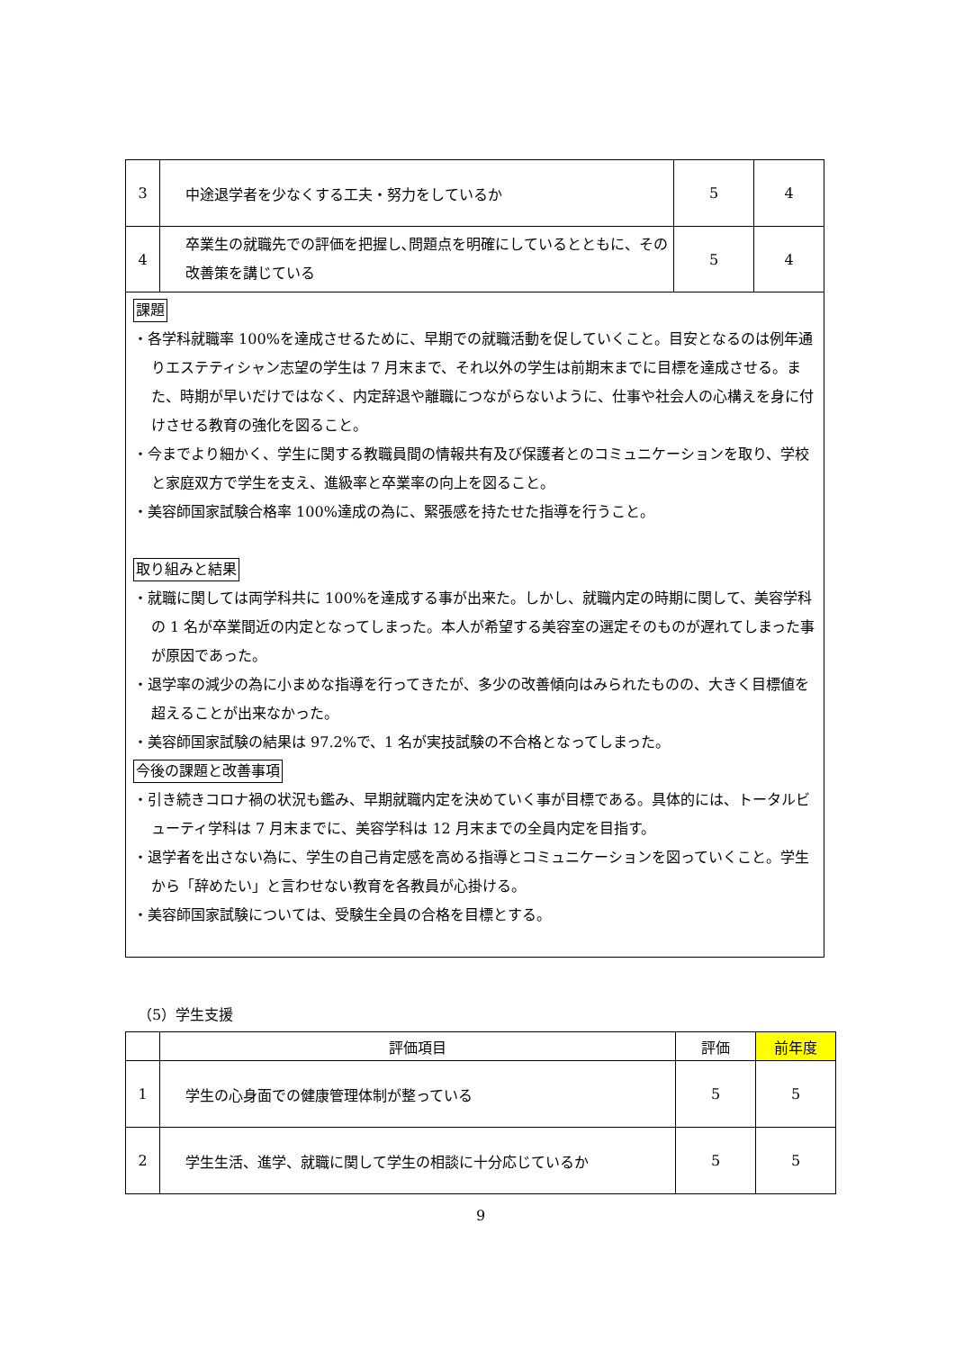| 3 | 中途退学者を少なくする工夫・努力をしているか | 5 | 4 |
| 4 | 卒業生の就職先での評価を把握し､問題点を明確にしているとともに、その改善策を講じている | 5 | 4 |
課題
・各学科就職率 100%を達成させるために、早期での就職活動を促していくこと。目安となるのは例年通りエステティシャン志望の学生は 7 月末まで、それ以外の学生は前期末までに目標を達成させる。また、時期が早いだけではなく、内定辞退や離職につながらないように、仕事や社会人の心構えを身に付けさせる教育の強化を図ること。
・今までより細かく、学生に関する教職員間の情報共有及び保護者とのコミュニケーションを取り、学校と家庭双方で学生を支え、進級率と卒業率の向上を図ること。
・美容師国家試験合格率 100%達成の為に、緊張感を持たせた指導を行うこと。
取り組みと結果
・就職に関しては両学科共に 100%を達成する事が出来た。しかし、就職内定の時期に関して、美容学科の 1 名が卒業間近の内定となってしまった。本人が希望する美容室の選定そのものが遅れてしまった事が原因であった。
・退学率の減少の為に小まめな指導を行ってきたが、多少の改善傾向はみられたものの、大きく目標値を超えることが出来なかった。
・美容師国家試験の結果は 97.2%で、1 名が実技試験の不合格となってしまった。
今後の課題と改善事項
・引き続きコロナ禍の状況も鑑み、早期就職内定を決めていく事が目標である。具体的には、トータルビューティ学科は 7 月末までに、美容学科は 12 月末までの全員内定を目指す。
・退学者を出さない為に、学生の自己肯定感を高める指導とコミュニケーションを図っていくこと。学生から「辞めたい」と言わせない教育を各教員が心掛ける。
・美容師国家試験については、受験生全員の合格を目標とする。
（5）学生支援
| | 評価項目 | 評価 | 前年度 |
| 1 | 学生の心身面での健康管理体制が整っている | 5 | 5 |
| 2 | 学生生活、進学、就職に関して学生の相談に十分応じているか | 5 | 5 |
9